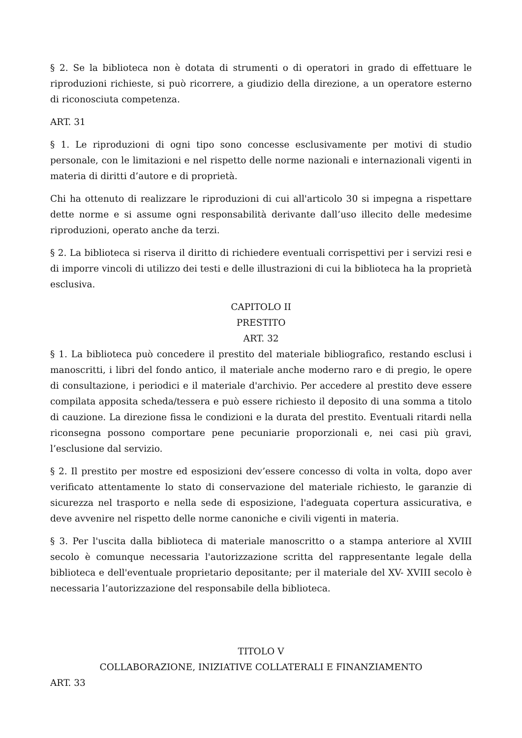§ 2. Se la biblioteca non è dotata di strumenti o di operatori in grado di effettuare le riproduzioni richieste, si può ricorrere, a giudizio della direzione, a un operatore esterno di riconosciuta competenza.
ART. 31
§ 1. Le riproduzioni di ogni tipo sono concesse esclusivamente per motivi di studio personale, con le limitazioni e nel rispetto delle norme nazionali e internazionali vigenti in materia di diritti d’autore e di proprietà.
Chi ha ottenuto di realizzare le riproduzioni di cui all'articolo 30 si impegna a rispettare dette norme e si assume ogni responsabilità derivante dall’uso illecito delle medesime riproduzioni, operato anche da terzi.
§ 2. La biblioteca si riserva il diritto di richiedere eventuali corrispettivi per i servizi resi e di imporre vincoli di utilizzo dei testi e delle illustrazioni di cui la biblioteca ha la proprietà esclusiva.
CAPITOLO II
PRESTITO
ART. 32
§ 1. La biblioteca può concedere il prestito del materiale bibliografico, restando esclusi i manoscritti, i libri del fondo antico, il materiale anche moderno raro e di pregio, le opere di consultazione, i periodici e il materiale d'archivio. Per accedere al prestito deve essere compilata apposita scheda/tessera e può essere richiesto il deposito di una somma a titolo di cauzione. La direzione fissa le condizioni e la durata del prestito. Eventuali ritardi nella riconsegna possono comportare pene pecuniarie proporzionali e, nei casi più gravi, l’esclusione dal servizio.
§ 2. Il prestito per mostre ed esposizioni dev’essere concesso di volta in volta, dopo aver verificato attentamente lo stato di conservazione del materiale richiesto, le garanzie di sicurezza nel trasporto e nella sede di esposizione, l'adeguata copertura assicurativa, e deve avvenire nel rispetto delle norme canoniche e civili vigenti in materia.
§ 3. Per l'uscita dalla biblioteca di materiale manoscritto o a stampa anteriore al XVIII secolo è comunque necessaria l'autorizzazione scritta del rappresentante legale della biblioteca e dell'eventuale proprietario depositante; per il materiale del XV- XVIII secolo è necessaria l’autorizzazione del responsabile della biblioteca.
TITOLO V
COLLABORAZIONE, INIZIATIVE COLLATERALI E FINANZIAMENTO
ART. 33